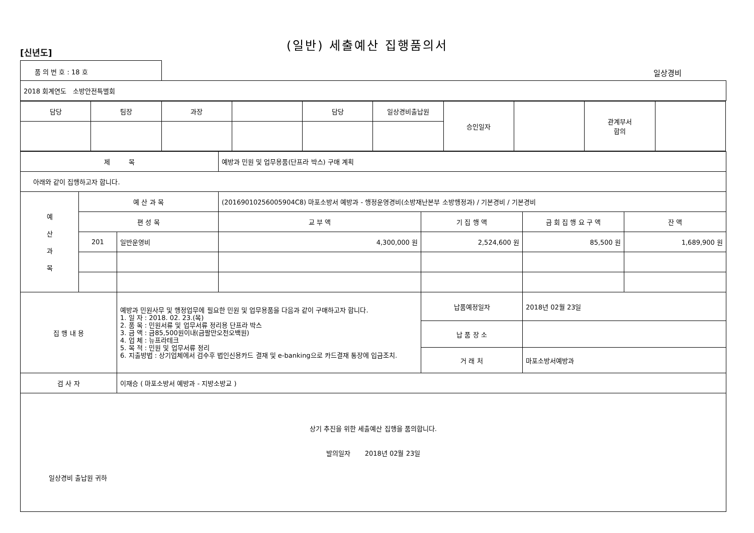[신년도]
(일반) 세출예산 집행품의서
품 의 번 호 : 18 호
일상경비
| 2018 회계연도 소방안전특별회 |
| 담당 | 팀장 | 과장 | | 담당 | 일상경비출납원 | 승인일자 | | 관계부서 합의 | |
| 제 목 | | | 예방과 민원 및 업무용품(단프라 박스) 구매 계획 | | | |
| 아래와 같이 집행하고자 합니다. | | | | | | |
| 예 산 과 목 | 예 산 과 목 | | (20169010256005904C8) 마포소방서 예방과 - 행정운영경비(소방재난본부 소방행정과) / 기본경비 / 기본경비 | | | |
| | 편 성 목 | | 교 부 액 | 기 집 행 액 | 금 회 집 행 요 구 액 | 잔 액 |
| | 201 | 일반운영비 | 4,300,000 원 | 2,524,600 원 | 85,500 원 | 1,689,900 원 |
| 집 행 내 용 | | 예방과 민원사무 및 행정업무에 필요한 민원 및 업무용품을 다음과 같이 구매하고자 합니다. 1. 일 자 : 2018. 02. 23.(목) 2. 품 목 : 민원서류 및 업무서류 정리용 단프라 박스 3. 금 액 : 금85,500원이내(금팔만오천오백원) 4. 업 체 : 뉴프라테크 5. 목 적 : 민원 및 업무서류 정리 6. 지출방법 : 상기업체에서 검수후 법인신용카드 결재 및 e-banking으로 카드결재 통장에 입금조치. | | 납품예정일자 | 2018년 02월 23일 | |
| | | | | 납 품 장 소 | | |
| | | | | 거 래 처 | 마포소방서예방과 | |
| 검 사 자 | | 이재승 ( 마포소방서 예방과 - 지방소방교 ) | | | | |
| 상기 추진을 위한 세출예산 집행을 품의합니다. 발의일자 2018년 02월 23일 일상경비 출납원 귀하 | | | | | | |